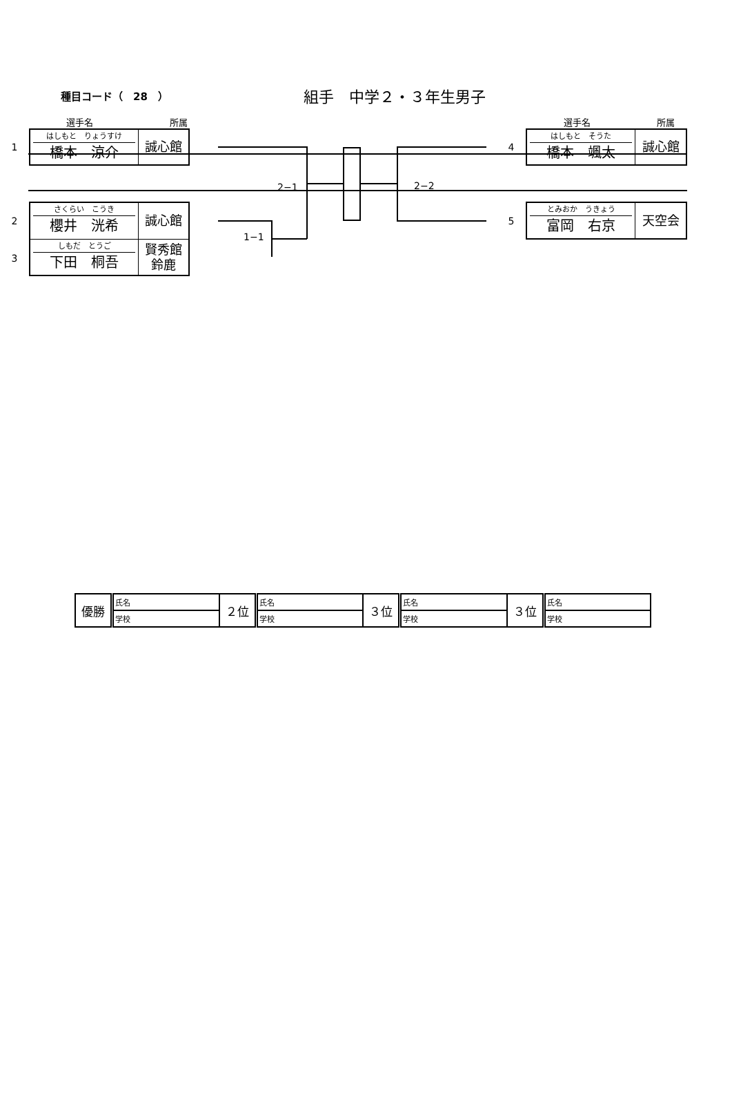種目コード（　28　）
組手　中学２・３年生男子
選手名 所属
1
はしもと　りょうすけ
橋本　涼介
誠心館
2
さくらい　こうき
櫻井　洸希
誠心館
3
しもだ　とうご
下田　桐吾
賢秀館
鈴鹿
2−2
2−1
1−1
選手名 所属
4
はしもと　そうた
橋本　颯太
誠心館
5
とみおか　うきょう
富岡　右京
天空会
| 優勝 | 氏名 | ２位 | 氏名 | ３位 | 氏名 | ３位 | 氏名 |
| | 学校 | | 学校 | | 学校 | | 学校 |